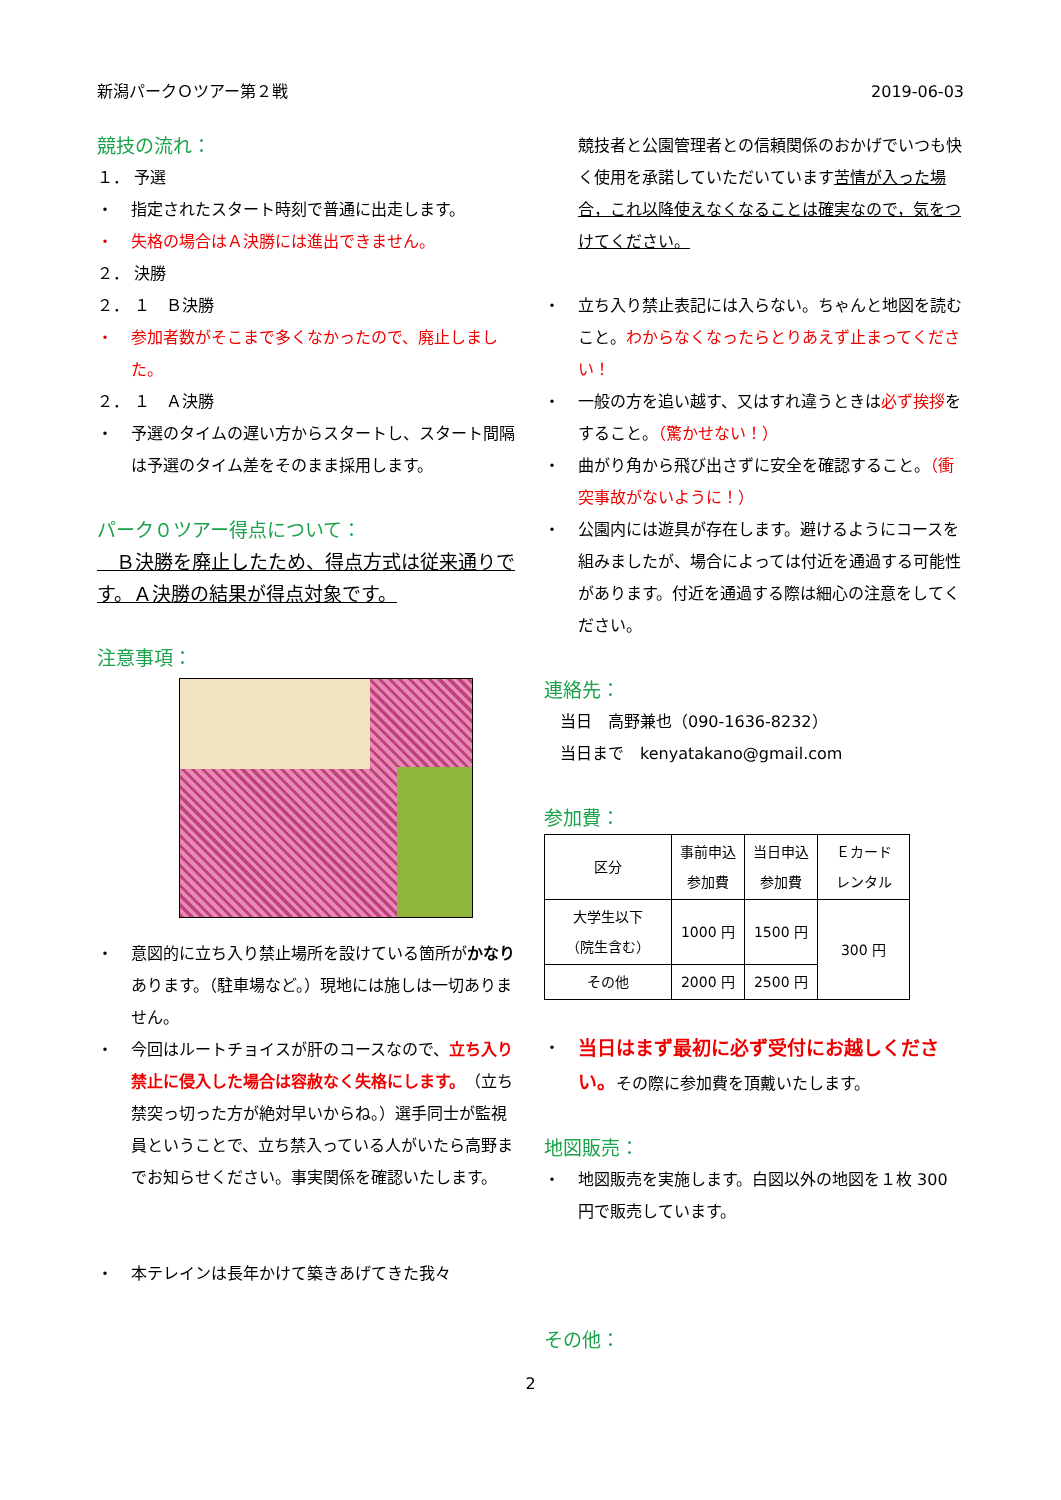新潟パークＯツアー第２戦 2019-06-03
競技の流れ：
１． 予選
・ 指定されたスタート時刻で普通に出走します。
・ 失格の場合はＡ決勝には進出できません。
２． 決勝
２． １　Ｂ決勝
・ 参加者数がそこまで多くなかったので、廃止しました。
２． １　Ａ決勝
・ 予選のタイムの遅い方からスタートし、スタート間隔は予選のタイム差をそのまま採用します。
パーク０ツアー得点について：
　Ｂ決勝を廃止したため、得点方式は従来通りです。Ａ決勝の結果が得点対象です。
注意事項：
・ 意図的に立ち入り禁止場所を設けている箇所がかなりあります。（駐車場など。）現地には施しは一切ありません。
・ 今回はルートチョイスが肝のコースなので、立ち入り禁止に侵入した場合は容赦なく失格にします。（立ち禁突っ切った方が絶対早いからね。）選手同士が監視員ということで、立ち禁入っている人がいたら高野までお知らせください。事実関係を確認いたします。
・ 本テレインは長年かけて築きあげてきた我々
競技者と公園管理者との信頼関係のおかげでいつも快く使用を承諾していただいています苦情が入った場合，これ以降使えなくなることは確実なので，気をつけてください。
・ 立ち入り禁止表記には入らない。ちゃんと地図を読むこと。わからなくなったらとりあえず止まってください！
・ 一般の方を追い越す、又はすれ違うときは必ず挨拶をすること。（驚かせない！）
・ 曲がり角から飛び出さずに安全を確認すること。（衝突事故がないように！）
・ 公園内には遊具が存在します。避けるようにコースを組みましたが、場合によっては付近を通過する可能性があります。付近を通過する際は細心の注意をしてください。
連絡先：
　当日　高野兼也（090-1636-8232）
　当日まで　kenyatakano@gmail.com
参加費：
| 区分 | 事前申込 参加費 | 当日申込 参加費 | Ｅカード レンタル |
| --- | --- | --- | --- |
| 大学生以下 （院生含む） | 1000 円 | 1500 円 | 300 円 |
| その他 | 2000 円 | 2500 円 | |
・ 当日はまず最初に必ず受付にお越しください。その際に参加費を頂戴いたします。
地図販売：
・ 地図販売を実施します。白図以外の地図を１枚 300 円で販売しています。
その他：
2